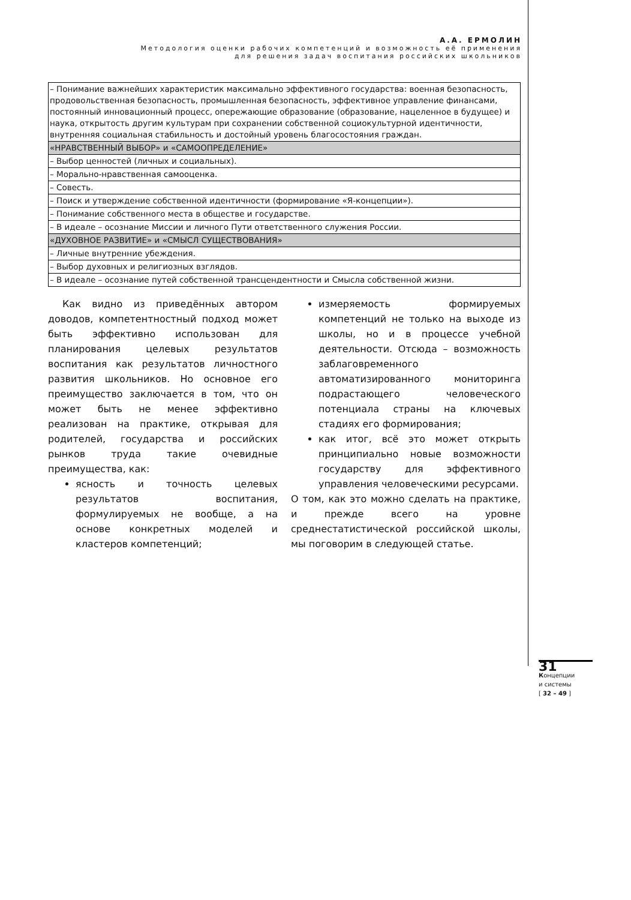А.А. ЕРМОЛИН
Методология оценки рабочих компетенций и возможность её применения
для решения задач воспитания российских школьников
| – Понимание важнейших характеристик максимально эффективного государства: военная безопасность, продовольственная безопасность, промышленная безопасность, эффективное управление финансами, постоянный инновационный процесс, опережающие образование (образование, нацеленное в будущее) и наука, открытость другим культурам при сохранении собственной социокультурной идентичности, внутренняя социальная стабильность и достойный уровень благосостояния граждан. |
| «НРАВСТВЕННЫЙ ВЫБОР» и «САМООПРЕДЕЛЕНИЕ» |
| – Выбор ценностей (личных и социальных). |
| – Морально-нравственная самооценка. |
| – Совесть. |
| – Поиск и утверждение собственной идентичности (формирование «Я-концепции»). |
| – Понимание собственного места в обществе и государстве. |
| – В идеале – осознание Миссии и личного Пути ответственного служения России. |
| «ДУХОВНОЕ РАЗВИТИЕ» и «СМЫСЛ СУЩЕСТВОВАНИЯ» |
| – Личные внутренние убеждения. |
| – Выбор духовных и религиозных взглядов. |
| – В идеале – осознание путей собственной трансцендентности и Смысла собственной жизни. |
Как видно из приведённых автором доводов, компетентностный подход может быть эффективно использован для планирования целевых результатов воспитания как результатов личностного развития школьников. Но основное его преимущество заключается в том, что он может быть не менее эффективно реализован на практике, открывая для родителей, государства и российских рынков труда такие очевидные преимущества, как:
ясность и точность целевых результатов воспитания, формулируемых не вообще, а на основе конкретных моделей и кластеров компетенций;
измеряемость формируемых компетенций не только на выходе из школы, но и в процессе учебной деятельности. Отсюда – возможность заблаговременного автоматизированного мониторинга подрастающего человеческого потенциала страны на ключевых стадиях его формирования;
как итог, всё это может открыть принципиально новые возможности государству для эффективного управления человеческими ресурсами.
О том, как это можно сделать на практике, и прежде всего на уровне среднестатистической российской школы, мы поговорим в следующей статье.
31
Концепции
и системы
[ 32 – 49 ]